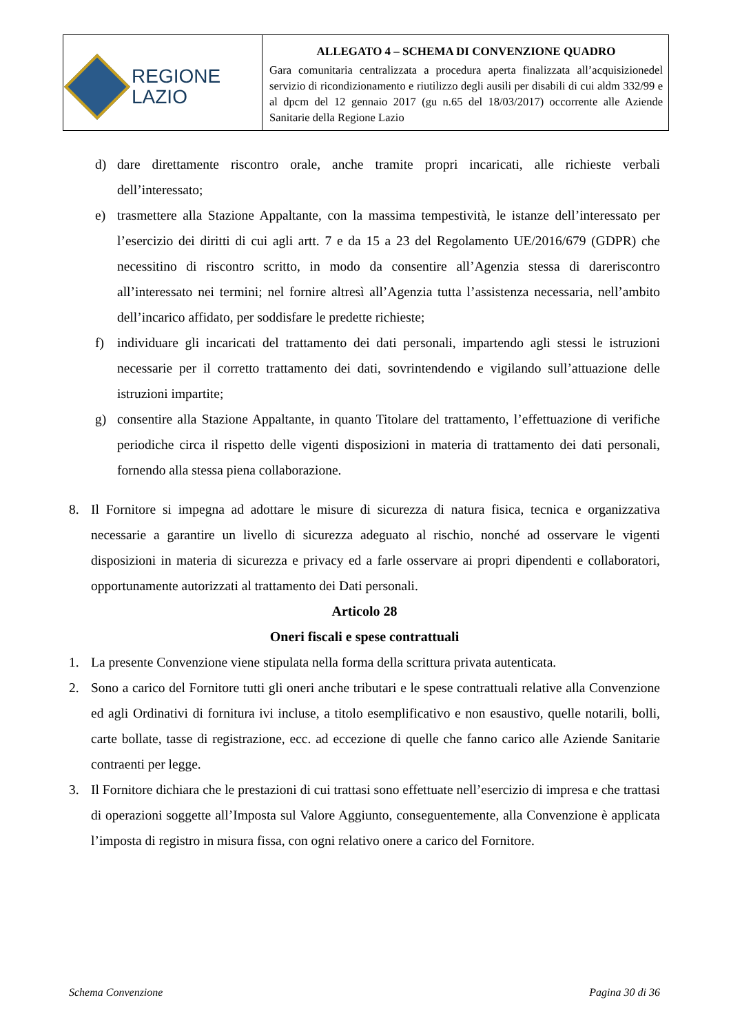| REGIONE LAZIO | ALLEGATO 4 – SCHEMA DI CONVENZIONE QUADRO Gara comunitaria centralizzata a procedura aperta finalizzata all’acquisizionedel servizio di ricondizionamento e riutilizzo degli ausili per disabili di cui aldm 332/99 e al dpcm del 12 gennaio 2017 (gu n.65 del 18/03/2017) occorrente alle Aziende Sanitarie della Regione Lazio |
d) dare direttamente riscontro orale, anche tramite propri incaricati, alle richieste verbali dell’interessato;
e) trasmettere alla Stazione Appaltante, con la massima tempestività, le istanze dell’interessato per l’esercizio dei diritti di cui agli artt. 7 e da 15 a 23 del Regolamento UE/2016/679 (GDPR) che necessitino di riscontro scritto, in modo da consentire all’Agenzia stessa di dareriscontro all’interessato nei termini; nel fornire altresì all’Agenzia tutta l’assistenza necessaria, nell’ambito dell’incarico affidato, per soddisfare le predette richieste;
f) individuare gli incaricati del trattamento dei dati personali, impartendo agli stessi le istruzioni necessarie per il corretto trattamento dei dati, sovrintendendo e vigilando sull’attuazione delle istruzioni impartite;
g) consentire alla Stazione Appaltante, in quanto Titolare del trattamento, l’effettuazione di verifiche periodiche circa il rispetto delle vigenti disposizioni in materia di trattamento dei dati personali, fornendo alla stessa piena collaborazione.
8. Il Fornitore si impegna ad adottare le misure di sicurezza di natura fisica, tecnica e organizzativa necessarie a garantire un livello di sicurezza adeguato al rischio, nonché ad osservare le vigenti disposizioni in materia di sicurezza e privacy ed a farle osservare ai propri dipendenti e collaboratori, opportunamente autorizzati al trattamento dei Dati personali.
Articolo 28
Oneri fiscali e spese contrattuali
1. La presente Convenzione viene stipulata nella forma della scrittura privata autenticata.
2. Sono a carico del Fornitore tutti gli oneri anche tributari e le spese contrattuali relative alla Convenzione ed agli Ordinativi di fornitura ivi incluse, a titolo esemplificativo e non esaustivo, quelle notarili, bolli, carte bollate, tasse di registrazione, ecc. ad eccezione di quelle che fanno carico alle Aziende Sanitarie contraenti per legge.
3. Il Fornitore dichiara che le prestazioni di cui trattasi sono effettuate nell’esercizio di impresa e che trattasi di operazioni soggette all’Imposta sul Valore Aggiunto, conseguentemente, alla Convenzione è applicata l’imposta di registro in misura fissa, con ogni relativo onere a carico del Fornitore.
Schema Convenzione Pagina 30 di 36